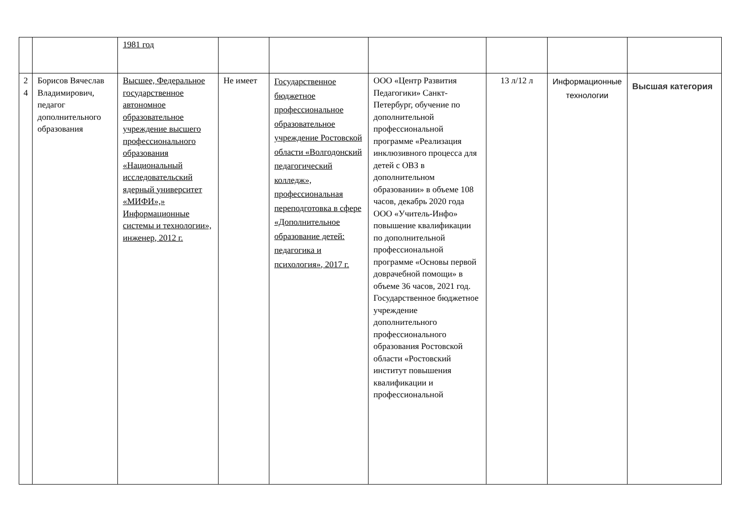| | | 1981 год | | | | | | |
| 2 4 | Борисов Вячеслав Владимирович, педагог дополнительного образования | Высшее, Федеральное государственное автономное образовательное учреждение высшего профессионального образования «Национальный исследовательский ядерный университет «МИФИ»,» Информационные системы и технологии», инженер, 2012 г. | Не имеет | Государственное бюджетное профессиональное образовательное учреждение Ростовской области «Волгодонский педагогический колледж», профессиональная переподготовка в сфере «Дополнительное образование детей: педагогика и психология», 2017 г. | ООО «Центр Развития Педагогики» Санкт-Петербург, обучение по дополнительной профессиональной программе «Реализация инклюзивного процесса для детей с ОВЗ в дополнительном образовании» в объеме 108 часов, декабрь 2020 года ООО «Учитель-Инфо» повышение квалификации по дополнительной профессиональной программе «Основы первой доврачебной помощи» в объеме 36 часов, 2021 год. Государственное бюджетное учреждение дополнительного профессионального образования Ростовской области «Ростовский институт повышения квалификации и профессиональной | 13 л/12 л | Информационные технологии | Высшая категория |